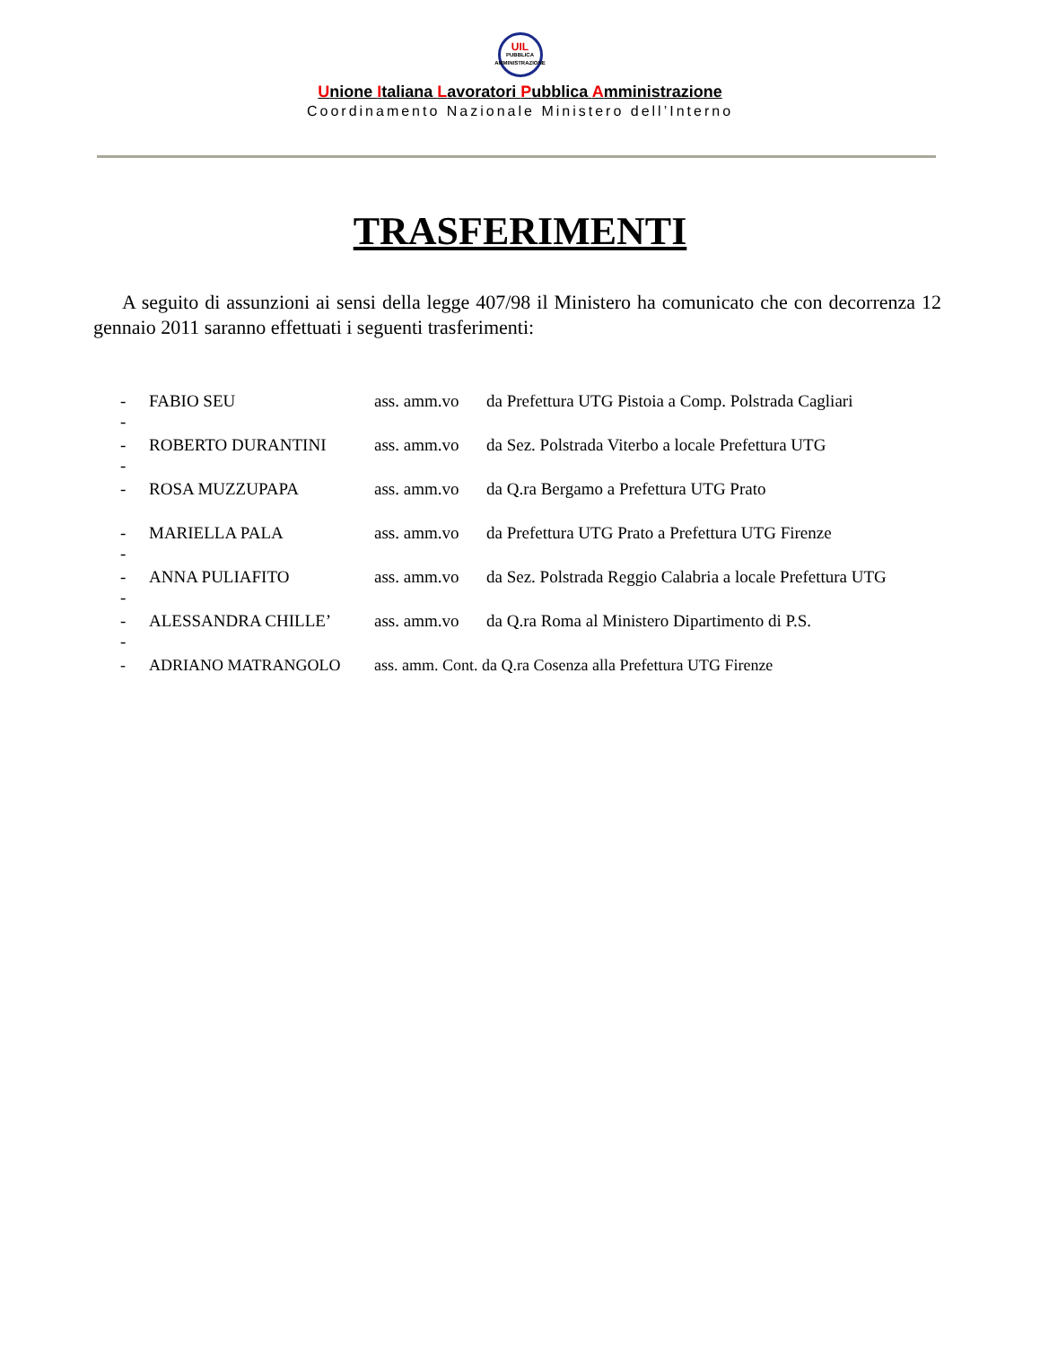UIL
PUBBLICA
AMMINISTRAZIONE
Unione Italiana Lavoratori Pubblica Amministrazione
Coordinamento Nazionale Ministero dell’Interno
TRASFERIMENTI
A seguito di assunzioni ai sensi della legge 407/98 il Ministero ha comunicato che con decorrenza 12 gennaio 2011 saranno effettuati i seguenti trasferimenti:
- FABIO SEU ass. amm.vo da Prefettura UTG Pistoia a Comp. Polstrada Cagliari
-
- ROBERTO DURANTINI ass. amm.vo da Sez. Polstrada Viterbo a locale Prefettura UTG
-
- ROSA MUZZUPAPA ass. amm.vo da Q.ra Bergamo a Prefettura UTG Prato
- MARIELLA PALA ass. amm.vo da Prefettura UTG Prato a Prefettura UTG Firenze
-
- ANNA PULIAFITO ass. amm.vo da Sez. Polstrada Reggio Calabria a locale Prefettura UTG
-
- ALESSANDRA CHILLE’ ass. amm.vo da Q.ra Roma al Ministero Dipartimento di P.S.
-
- ADRIANO MATRANGOLO ass. amm. Cont. da Q.ra Cosenza alla Prefettura UTG Firenze